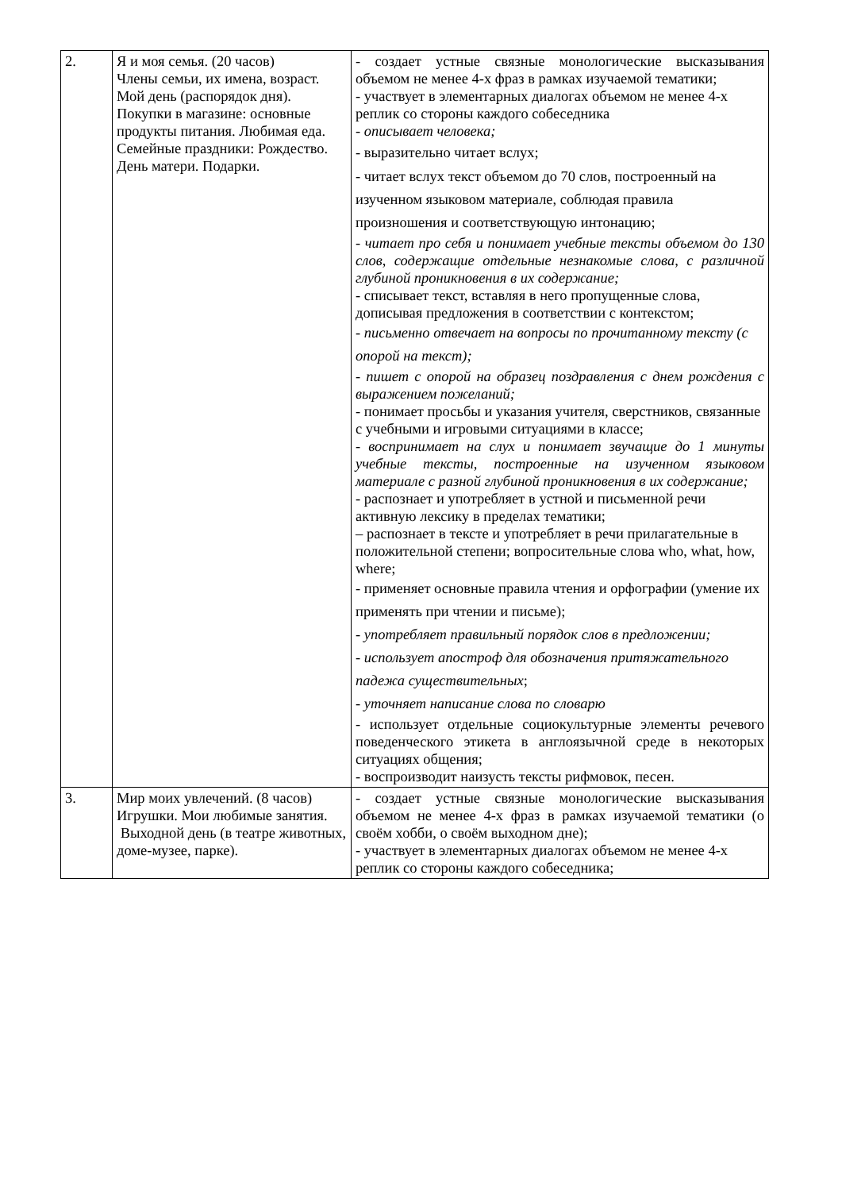| 2. | Я и моя семья. (20 часов) Члены семьи, их имена, возраст. Мой день (распорядок дня). Покупки в магазине: основные продукты питания. Любимая еда. Семейные праздники: Рождество. День матери. Подарки. | - создает устные связные монологические высказывания объемом не менее 4-х фраз в рамках изучаемой тематики; - участвует в элементарных диалогах объемом не менее 4-х реплик со стороны каждого собеседника - описывает человека; - выразительно читает вслух; - читает вслух текст объемом до 70 слов, построенный на изученном языковом материале, соблюдая правила произношения и соответствующую интонацию; - читает про себя и понимает учебные тексты объемом до 130 слов, содержащие отдельные незнакомые слова, с различной глубиной проникновения в их содержание; - списывает текст, вставляя в него пропущенные слова, дописывая предложения в соответствии с контекстом; - письменно отвечает на вопросы по прочитанному тексту (с опорой на текст); - пишет с опорой на образец поздравления с днем рождения с выражением пожеланий; - понимает просьбы и указания учителя, сверстников, связанные с учебными и игровыми ситуациями в классе; - воспринимает на слух и понимает звучащие до 1 минуты учебные тексты, построенные на изученном языковом материале с разной глубиной проникновения в их содержание; - распознает и употребляет в устной и письменной речи активную лексику в пределах тематики; – распознает в тексте и употребляет в речи прилагательные в положительной степени; вопросительные слова who, what, how, where; - применяет основные правила чтения и орфографии (умение их применять при чтении и письме); - употребляет правильный порядок слов в предложении; - использует апостроф для обозначения притяжательного падежа существительных ; - уточняет написание слова по словарю - использует отдельные социокультурные элементы речевого поведенческого этикета в англоязычной среде в некоторых ситуациях общения; - воспроизводит наизусть тексты рифмовок, песен. |
| 3. | Мир моих увлечений. (8 часов) Игрушки. Мои любимые занятия. Выходной день (в театре животных, доме-музее, парке). | - создает устные связные монологические высказывания объемом не менее 4-х фраз в рамках изучаемой тематики (о своём хобби, о своём выходном дне); - участвует в элементарных диалогах объемом не менее 4-х реплик со стороны каждого собеседника; |